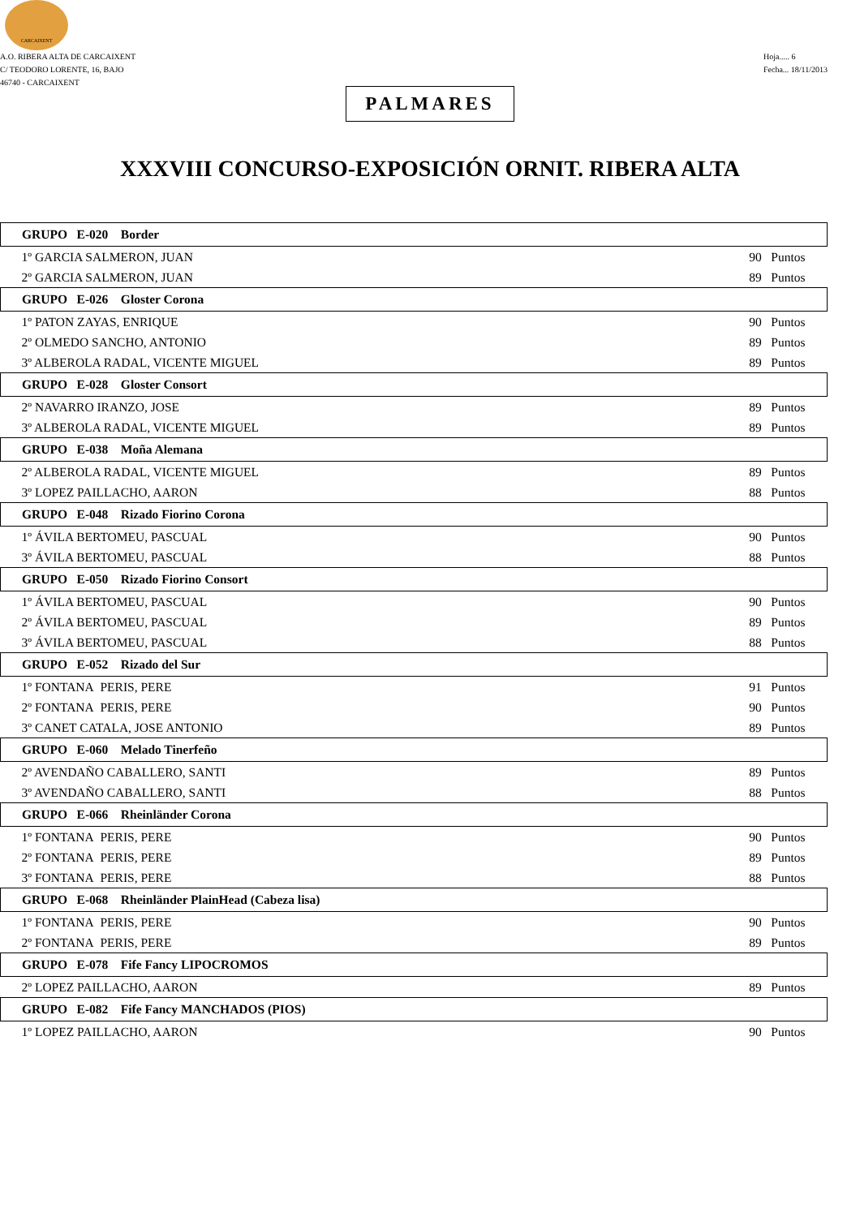CARCAIXENT
A.O. RIBERA ALTA DE CARCAIXENT
C/ TEODORO LORENTE, 16, BAJO
46740 - CARCAIXENT
Hoja..... 6
Fecha... 18/11/2013
PALMARES
XXXVIII CONCURSO-EXPOSICIÓN ORNIT. RIBERA ALTA
| GRUPO E-020 Border | |
| --- | --- |
| 1º GARCIA SALMERON, JUAN | 90 Puntos |
| 2º GARCIA SALMERON, JUAN | 89 Puntos |
| GRUPO E-026 Gloster Corona | |
| 1º PATON ZAYAS, ENRIQUE | 90 Puntos |
| 2º OLMEDO SANCHO, ANTONIO | 89 Puntos |
| 3º ALBEROLA RADAL, VICENTE MIGUEL | 89 Puntos |
| GRUPO E-028 Gloster Consort | |
| 2º NAVARRO IRANZO, JOSE | 89 Puntos |
| 3º ALBEROLA RADAL, VICENTE MIGUEL | 89 Puntos |
| GRUPO E-038 Moña Alemana | |
| 2º ALBEROLA RADAL, VICENTE MIGUEL | 89 Puntos |
| 3º LOPEZ PAILLACHO, AARON | 88 Puntos |
| GRUPO E-048 Rizado Fiorino Corona | |
| 1º ÁVILA BERTOMEU, PASCUAL | 90 Puntos |
| 3º ÁVILA BERTOMEU, PASCUAL | 88 Puntos |
| GRUPO E-050 Rizado Fiorino Consort | |
| 1º ÁVILA BERTOMEU, PASCUAL | 90 Puntos |
| 2º ÁVILA BERTOMEU, PASCUAL | 89 Puntos |
| 3º ÁVILA BERTOMEU, PASCUAL | 88 Puntos |
| GRUPO E-052 Rizado del Sur | |
| 1º FONTANA PERIS, PERE | 91 Puntos |
| 2º FONTANA PERIS, PERE | 90 Puntos |
| 3º CANET CATALA, JOSE ANTONIO | 89 Puntos |
| GRUPO E-060 Melado Tinerfeño | |
| 2º AVENDAÑO CABALLERO, SANTI | 89 Puntos |
| 3º AVENDAÑO CABALLERO, SANTI | 88 Puntos |
| GRUPO E-066 Rheinländer Corona | |
| 1º FONTANA PERIS, PERE | 90 Puntos |
| 2º FONTANA PERIS, PERE | 89 Puntos |
| 3º FONTANA PERIS, PERE | 88 Puntos |
| GRUPO E-068 Rheinländer PlainHead (Cabeza lisa) | |
| 1º FONTANA PERIS, PERE | 90 Puntos |
| 2º FONTANA PERIS, PERE | 89 Puntos |
| GRUPO E-078 Fife Fancy LIPOCROMOS | |
| 2º LOPEZ PAILLACHO, AARON | 89 Puntos |
| GRUPO E-082 Fife Fancy MANCHADOS (PIOS) | |
| 1º LOPEZ PAILLACHO, AARON | 90 Puntos |